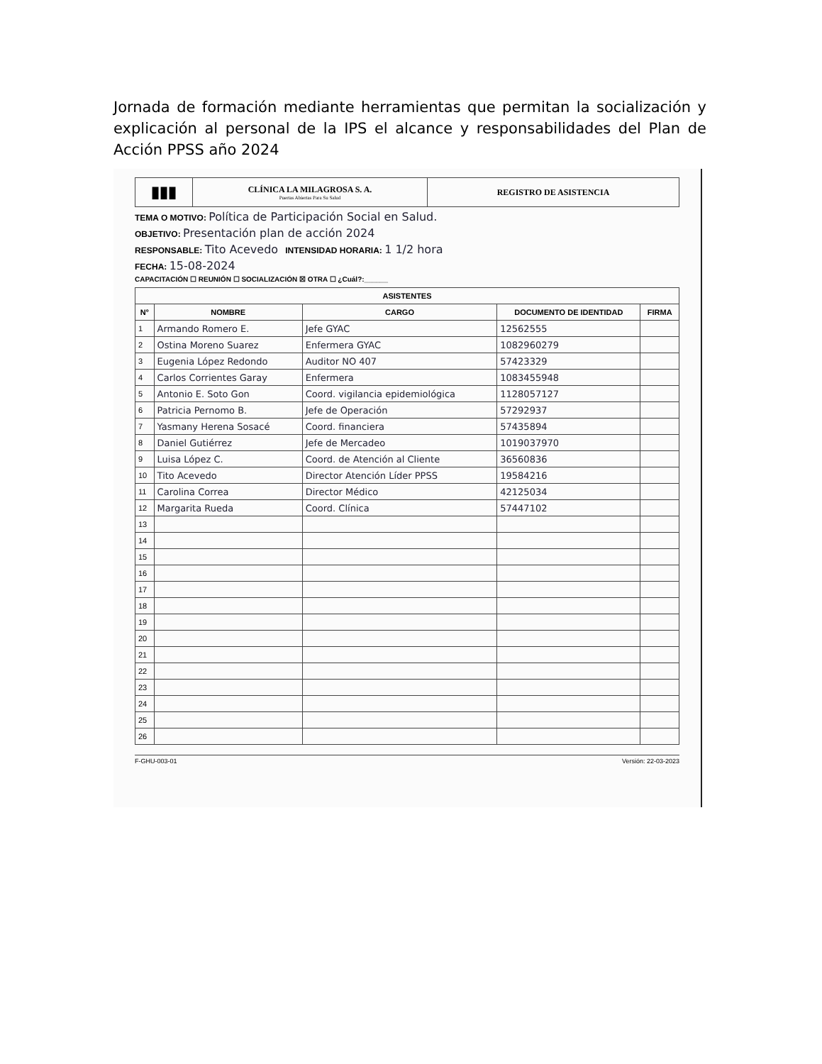Jornada de formación mediante herramientas que permitan la socialización y explicación al personal de la IPS el alcance y responsabilidades del Plan de Acción PPSS año 2024
▮▮▮
CLÍNICA LA MILAGROSA S. A.
Puertas Abiertas Para Su Salud
REGISTRO DE ASISTENCIA
TEMA O MOTIVO: Política de Participación Social en Salud.
OBJETIVO: Presentación plan de acción 2024
RESPONSABLE: Tito Acevedo INTENSIDAD HORARIA: 1 1/2 hora
FECHA: 15-08-2024
CAPACITACIÓN ☐ REUNIÓN ☐ SOCIALIZACIÓN ☒ OTRA ☐ ¿Cuál?:______
| ASISTENTES | | | | |
| --- | --- | --- | --- | --- |
| N° | NOMBRE | CARGO | DOCUMENTO DE IDENTIDAD | FIRMA |
| 1 | Armando Romero E. | Jefe GYAC | 12562555 | |
| 2 | Ostina Moreno Suarez | Enfermera GYAC | 1082960279 | |
| 3 | Eugenia López Redondo | Auditor NO 407 | 57423329 | |
| 4 | Carlos Corrientes Garay | Enfermera | 1083455948 | |
| 5 | Antonio E. Soto Gon | Coord. vigilancia epidemiológica | 1128057127 | |
| 6 | Patricia Pernomo B. | Jefe de Operación | 57292937 | |
| 7 | Yasmany Herena Sosacé | Coord. financiera | 57435894 | |
| 8 | Daniel Gutiérrez | Jefe de Mercadeo | 1019037970 | |
| 9 | Luisa López C. | Coord. de Atención al Cliente | 36560836 | |
| 10 | Tito Acevedo | Director Atención Líder PPSS | 19584216 | |
| 11 | Carolina Correa | Director Médico | 42125034 | |
| 12 | Margarita Rueda | Coord. Clínica | 57447102 | |
| 13 | | | | |
| 14 | | | | |
| 15 | | | | |
| 16 | | | | |
| 17 | | | | |
| 18 | | | | |
| 19 | | | | |
| 20 | | | | |
| 21 | | | | |
| 22 | | | | |
| 23 | | | | |
| 24 | | | | |
| 25 | | | | |
| 26 | | | | |
F-GHU-003-01 Versión: 22-03-2023